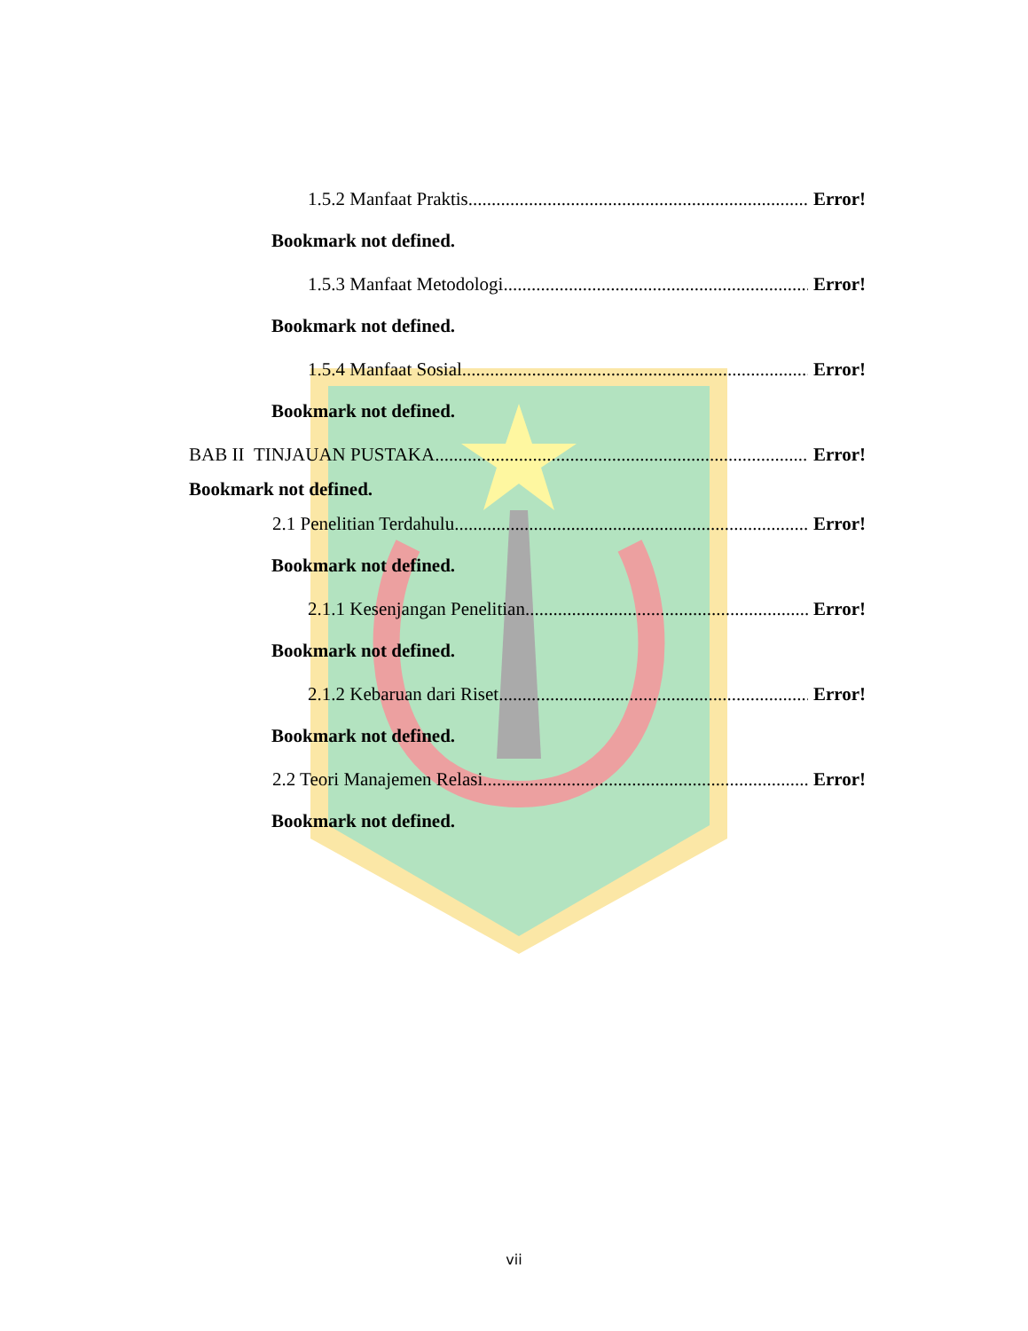1.5.2 Manfaat Praktis Error!
Bookmark not defined.
1.5.3 Manfaat Metodologi Error!
Bookmark not defined.
1.5.4 Manfaat Sosial Error!
Bookmark not defined.
BAB II TINJAUAN PUSTAKA Error!
Bookmark not defined.
2.1 Penelitian Terdahulu Error!
Bookmark not defined.
2.1.1 Kesenjangan Penelitian Error!
Bookmark not defined.
2.1.2 Kebaruan dari Riset Error!
Bookmark not defined.
2.2 Teori Manajemen Relasi Error!
Bookmark not defined.
vii